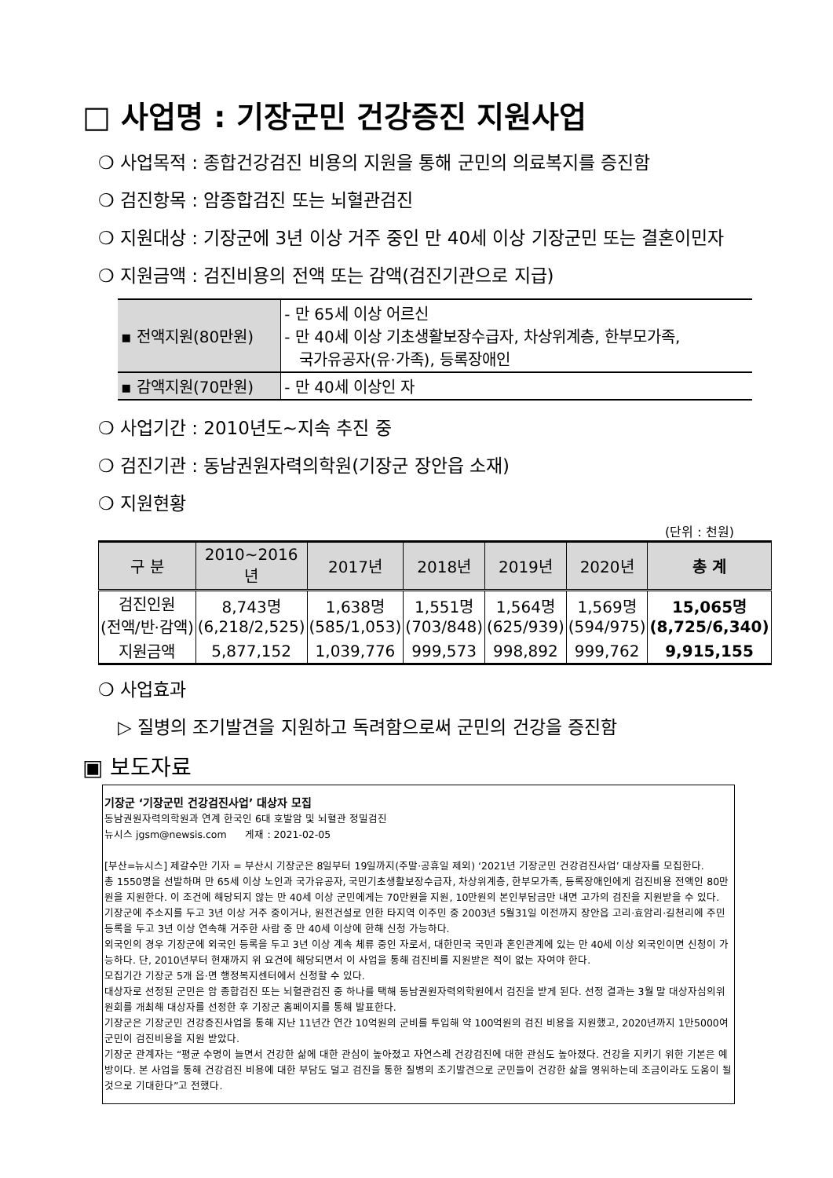□ 사업명 : 기장군민 건강증진 지원사업
❍ 사업목적 : 종합건강검진 비용의 지원을 통해 군민의 의료복지를 증진함
❍ 검진항목 : 암종합검진 또는 뇌혈관검진
❍ 지원대상 : 기장군에 3년 이상 거주 중인 만 40세 이상 기장군민 또는 결혼이민자
❍ 지원금액 : 검진비용의 전액 또는 감액(검진기관으로 지급)
| ▪ 전액지원(80만원) | - 만 65세 이상 어르신 - 만 40세 이상 기초생활보장수급자, 차상위계층, 한부모가족, 국가유공자(유·가족), 등록장애인 |
| ▪ 감액지원(70만원) | - 만 40세 이상인 자 |
❍ 사업기간 : 2010년도~지속 추진 중
❍ 검진기관 : 동남권원자력의학원(기장군 장안읍 소재)
❍ 지원현황
(단위 : 천원)
| 구 분 | 2010~2016년 | 2017년 | 2018년 | 2019년 | 2020년 | 총 계 |
| --- | --- | --- | --- | --- | --- | --- |
| 검진인원 (전액/반·감액) | 8,743명 (6,218/2,525) | 1,638명 (585/1,053) | 1,551명 (703/848) | 1,564명 (625/939) | 1,569명 (594/975) | 15,065명 (8,725/6,340) |
| 지원금액 | 5,877,152 | 1,039,776 | 999,573 | 998,892 | 999,762 | 9,915,155 |
❍ 사업효과
▷ 질병의 조기발견을 지원하고 독려함으로써 군민의 건강을 증진함
▣ 보도자료
기장군 ‘기장군민 건강검진사업’ 대상자 모집
동남권원자력의학원과 연계 한국인 6대 호발암 및 뇌혈관 정밀검진
뉴시스 jgsm@newsis.com 게재 : 2021-02-05
[부산=뉴시스] 제갈수만 기자 = 부산시 기장군은 8일부터 19일까지(주말·공휴일 제외) ‘2021년 기장군민 건강검진사업’ 대상자를 모집한다.
총 1550명을 선발하며 만 65세 이상 노인과 국가유공자, 국민기초생활보장수급자, 차상위계층, 한부모가족, 등록장애인에게 검진비용 전액인 80만원을 지원한다. 이 조건에 해당되지 않는 만 40세 이상 군민에게는 70만원을 지원, 10만원의 본인부담금만 내면 고가의 검진을 지원받을 수 있다.
기장군에 주소지를 두고 3년 이상 거주 중이거나, 원전건설로 인한 타지역 이주민 중 2003년 5월31일 이전까지 장안읍 고리·효암리·길천리에 주민등록을 두고 3년 이상 연속해 거주한 사람 중 만 40세 이상에 한해 신청 가능하다.
외국인의 경우 기장군에 외국인 등록을 두고 3년 이상 계속 체류 중인 자로서, 대한민국 국민과 혼인관계에 있는 만 40세 이상 외국인이면 신청이 가능하다. 단, 2010년부터 현재까지 위 요건에 해당되면서 이 사업을 통해 검진비를 지원받은 적이 없는 자여야 한다.
모집기간 기장군 5개 읍·면 행정복지센터에서 신청할 수 있다.
대상자로 선정된 군민은 암 종합검진 또는 뇌혈관검진 중 하나를 택해 동남권원자력의학원에서 검진을 받게 된다. 선정 결과는 3월 말 대상자심의위원회를 개최해 대상자를 선정한 후 기장군 홈페이지를 통해 발표한다.
기장군은 기장군민 건강증진사업을 통해 지난 11년간 연간 10억원의 군비를 투입해 약 100억원의 검진 비용을 지원했고, 2020년까지 1만5000여 군민이 검진비용을 지원 받았다.
기장군 관계자는 “평균 수명이 늘면서 건강한 삶에 대한 관심이 높아졌고 자연스레 건강검진에 대한 관심도 높아졌다. 건강을 지키기 위한 기본은 예방이다. 본 사업을 통해 건강검진 비용에 대한 부담도 덜고 검진을 통한 질병의 조기발견으로 군민들이 건강한 삶을 영위하는데 조금이라도 도움이 될 것으로 기대한다”고 전했다.